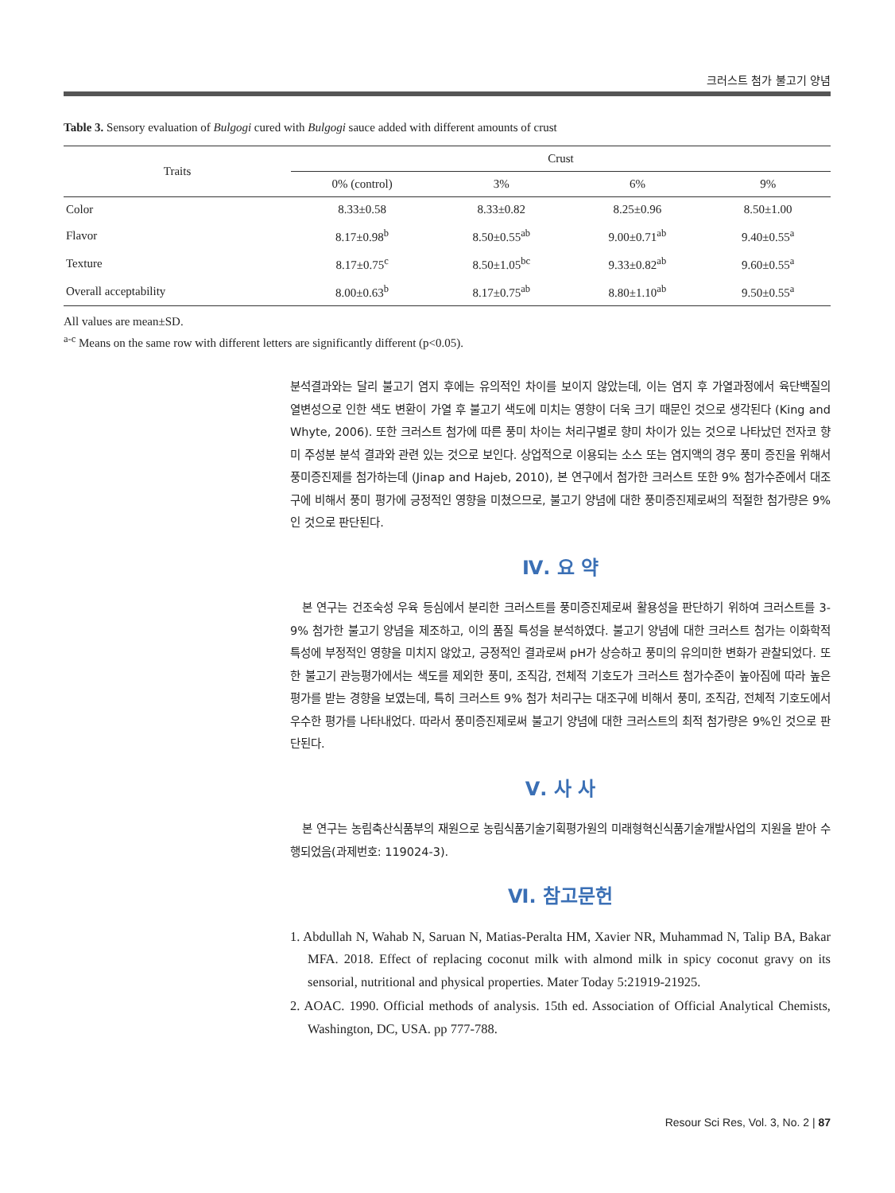크러스트 첨가 불고기 양념
Table 3. Sensory evaluation of Bulgogi cured with Bulgogi sauce added with different amounts of crust
| Traits | Crust | | | |
| --- | --- | --- | --- | --- |
| | 0% (control) | 3% | 6% | 9% |
| Color | 8.33±0.58 | 8.33±0.82 | 8.25±0.96 | 8.50±1.00 |
| Flavor | 8.17±0.98<sup>b</sup> | 8.50±0.55<sup>ab</sup> | 9.00±0.71<sup>ab</sup> | 9.40±0.55<sup>a</sup> |
| Texture | 8.17±0.75<sup>c</sup> | 8.50±1.05<sup>bc</sup> | 9.33±0.82<sup>ab</sup> | 9.60±0.55<sup>a</sup> |
| Overall acceptability | 8.00±0.63<sup>b</sup> | 8.17±0.75<sup>ab</sup> | 8.80±1.10<sup>ab</sup> | 9.50±0.55<sup>a</sup> |
All values are mean±SD.
<sup>a-c</sup> Means on the same row with different letters are significantly different (p<0.05).
분석결과와는 달리 불고기 염지 후에는 유의적인 차이를 보이지 않았는데, 이는 염지 후 가열과정에서 육단백질의 열변성으로 인한 색도 변환이 가열 후 불고기 색도에 미치는 영향이 더욱 크기 때문인 것으로 생각된다 (King and Whyte, 2006). 또한 크러스트 첨가에 따른 풍미 차이는 처리구별로 향미 차이가 있는 것으로 나타났던 전자코 향미 주성분 분석 결과와 관련 있는 것으로 보인다. 상업적으로 이용되는 소스 또는 염지액의 경우 풍미 증진을 위해서 풍미증진제를 첨가하는데 (Jinap and Hajeb, 2010), 본 연구에서 첨가한 크러스트 또한 9% 첨가수준에서 대조구에 비해서 풍미 평가에 긍정적인 영향을 미쳤으므로, 불고기 양념에 대한 풍미증진제로써의 적절한 첨가량은 9%인 것으로 판단된다.
Ⅳ. 요 약
본 연구는 건조숙성 우육 등심에서 분리한 크러스트를 풍미증진제로써 활용성을 판단하기 위하여 크러스트를 3-9% 첨가한 불고기 양념을 제조하고, 이의 품질 특성을 분석하였다. 불고기 양념에 대한 크러스트 첨가는 이화학적 특성에 부정적인 영향을 미치지 않았고, 긍정적인 결과로써 pH가 상승하고 풍미의 유의미한 변화가 관찰되었다. 또한 불고기 관능평가에서는 색도를 제외한 풍미, 조직감, 전체적 기호도가 크러스트 첨가수준이 높아짐에 따라 높은 평가를 받는 경향을 보였는데, 특히 크러스트 9% 첨가 처리구는 대조구에 비해서 풍미, 조직감, 전체적 기호도에서 우수한 평가를 나타내었다. 따라서 풍미증진제로써 불고기 양념에 대한 크러스트의 최적 첨가량은 9%인 것으로 판단된다.
Ⅴ. 사 사
본 연구는 농림축산식품부의 재원으로 농림식품기술기획평가원의 미래형혁신식품기술개발사업의 지원을 받아 수행되었음(과제번호: 119024-3).
Ⅵ. 참고문헌
1. Abdullah N, Wahab N, Saruan N, Matias-Peralta HM, Xavier NR, Muhammad N, Talip BA, Bakar MFA. 2018. Effect of replacing coconut milk with almond milk in spicy coconut gravy on its sensorial, nutritional and physical properties. Mater Today 5:21919-21925.
2. AOAC. 1990. Official methods of analysis. 15th ed. Association of Official Analytical Chemists, Washington, DC, USA. pp 777-788.
Resour Sci Res, Vol. 3, No. 2 | 87